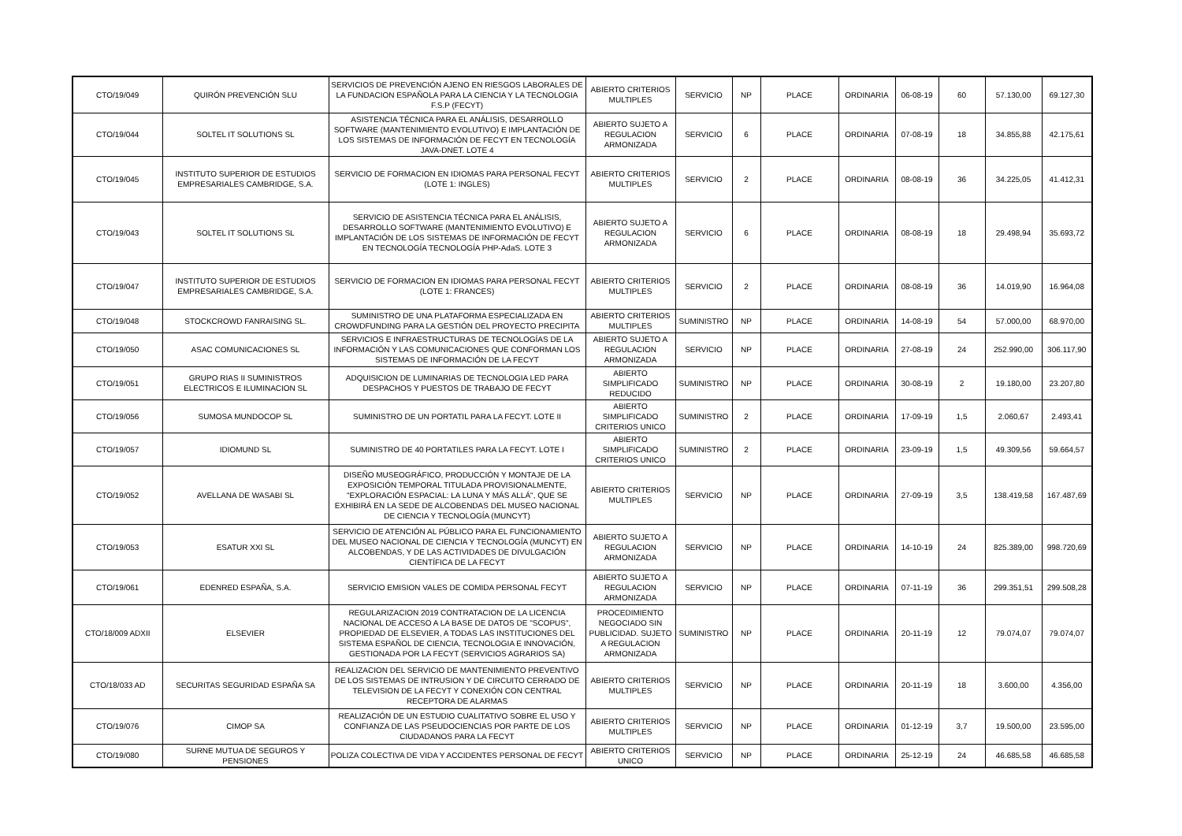| CTO/19/049 | QUIRÓN PREVENCIÓN SLU | SERVICIOS DE PREVENCIÓN AJENO EN RIESGOS LABORALES DE LA FUNDACION ESPAÑOLA PARA LA CIENCIA Y LA TECNOLOGIA F.S.P (FECYT) | ABIERTO CRITERIOS MULTIPLES | SERVICIO | NP | PLACE | ORDINARIA | 06-08-19 | 60 | 57.130,00 | 69.127,30 |
| CTO/19/044 | SOLTEL IT SOLUTIONS SL | ASISTENCIA TÉCNICA PARA EL ANÁLISIS, DESARROLLO SOFTWARE (MANTENIMIENTO EVOLUTIVO) E IMPLANTACIÓN DE LOS SISTEMAS DE INFORMACIÓN DE FECYT EN TECNOLOGÍA JAVA-DNET. LOTE 4 | ABIERTO SUJETO A REGULACION ARMONIZADA | SERVICIO | 6 | PLACE | ORDINARIA | 07-08-19 | 18 | 34.855,88 | 42.175,61 |
| CTO/19/045 | INSTITUTO SUPERIOR DE ESTUDIOS EMPRESARIALES CAMBRIDGE, S.A. | SERVICIO DE FORMACION EN IDIOMAS PARA PERSONAL FECYT (LOTE 1: INGLES) | ABIERTO CRITERIOS MULTIPLES | SERVICIO | 2 | PLACE | ORDINARIA | 08-08-19 | 36 | 34.225,05 | 41.412,31 |
| CTO/19/043 | SOLTEL IT SOLUTIONS SL | SERVICIO DE ASISTENCIA TÉCNICA PARA EL ANÁLISIS, DESARROLLO SOFTWARE (MANTENIMIENTO EVOLUTIVO) E IMPLANTACIÓN DE LOS SISTEMAS DE INFORMACIÓN DE FECYT EN TECNOLOGÍA TECNOLOGÍA PHP-AdaS. LOTE 3 | ABIERTO SUJETO A REGULACION ARMONIZADA | SERVICIO | 6 | PLACE | ORDINARIA | 08-08-19 | 18 | 29.498,94 | 35.693,72 |
| CTO/19/047 | INSTITUTO SUPERIOR DE ESTUDIOS EMPRESARIALES CAMBRIDGE, S.A. | SERVICIO DE FORMACION EN IDIOMAS PARA PERSONAL FECYT (LOTE 1: FRANCES) | ABIERTO CRITERIOS MULTIPLES | SERVICIO | 2 | PLACE | ORDINARIA | 08-08-19 | 36 | 14.019,90 | 16.964,08 |
| CTO/19/048 | STOCKCROWD FANRAISING SL. | SUMINISTRO DE UNA PLATAFORMA ESPECIALIZADA EN CROWDFUNDING PARA LA GESTIÓN DEL PROYECTO PRECIPITA | ABIERTO CRITERIOS MULTIPLES | SUMINISTRO | NP | PLACE | ORDINARIA | 14-08-19 | 54 | 57.000,00 | 68.970,00 |
| CTO/19/050 | ASAC COMUNICACIONES SL | SERVICIOS E INFRAESTRUCTURAS DE TECNOLOGÍAS DE LA INFORMACIÓN Y LAS COMUNICACIONES QUE CONFORMAN LOS SISTEMAS DE INFORMACIÓN DE LA FECYT | ABIERTO SUJETO A REGULACION ARMONIZADA | SERVICIO | NP | PLACE | ORDINARIA | 27-08-19 | 24 | 252.990,00 | 306.117,90 |
| CTO/19/051 | GRUPO RIAS II SUMINISTROS ELECTRICOS E ILUMINACION SL | ADQUISICION DE LUMINARIAS DE TECNOLOGIA LED PARA DESPACHOS Y PUESTOS DE TRABAJO DE FECYT | ABIERTO SIMPLIFICADO REDUCIDO | SUMINISTRO | NP | PLACE | ORDINARIA | 30-08-19 | 2 | 19.180,00 | 23.207,80 |
| CTO/19/056 | SUMOSA MUNDOCOP SL | SUMINISTRO DE UN PORTATIL PARA LA FECYT. LOTE II | ABIERTO SIMPLIFICADO CRITERIOS UNICO | SUMINISTRO | 2 | PLACE | ORDINARIA | 17-09-19 | 1,5 | 2.060,67 | 2.493,41 |
| CTO/19/057 | IDIOMUND SL | SUMINISTRO DE 40 PORTATILES PARA LA FECYT. LOTE I | ABIERTO SIMPLIFICADO CRITERIOS UNICO | SUMINISTRO | 2 | PLACE | ORDINARIA | 23-09-19 | 1,5 | 49.309,56 | 59.664,57 |
| CTO/19/052 | AVELLANA DE WASABI SL | DISEÑO MUSEOGRÁFICO, PRODUCCIÓN Y MONTAJE DE LA EXPOSICIÓN TEMPORAL TITULADA PROVISIONALMENTE, "EXPLORACIÓN ESPACIAL: LA LUNA Y MÁS ALLÁ", QUE SE EXHIBIRÁ EN LA SEDE DE ALCOBENDAS DEL MUSEO NACIONAL DE CIENCIA Y TECNOLOGÍA (MUNCYT) | ABIERTO CRITERIOS MULTIPLES | SERVICIO | NP | PLACE | ORDINARIA | 27-09-19 | 3,5 | 138.419,58 | 167.487,69 |
| CTO/19/053 | ESATUR XXI SL | SERVICIO DE ATENCIÓN AL PÚBLICO PARA EL FUNCIONAMIENTO DEL MUSEO NACIONAL DE CIENCIA Y TECNOLOGÍA (MUNCYT) EN ALCOBENDAS, Y DE LAS ACTIVIDADES DE DIVULGACIÓN CIENTÍFICA DE LA FECYT | ABIERTO SUJETO A REGULACION ARMONIZADA | SERVICIO | NP | PLACE | ORDINARIA | 14-10-19 | 24 | 825.389,00 | 998.720,69 |
| CTO/19/061 | EDENRED ESPAÑA, S.A. | SERVICIO EMISION VALES DE COMIDA PERSONAL FECYT | ABIERTO SUJETO A REGULACION ARMONIZADA | SERVICIO | NP | PLACE | ORDINARIA | 07-11-19 | 36 | 299.351,51 | 299.508,28 |
| CTO/18/009 ADXII | ELSEVIER | REGULARIZACION 2019 CONTRATACION DE LA LICENCIA NACIONAL DE ACCESO A LA BASE DE DATOS DE "SCOPUS", PROPIEDAD DE ELSEVIER, A TODAS LAS INSTITUCIONES DEL SISTEMA ESPAÑOL DE CIENCIA, TECNOLOGIA E INNOVACIÓN, GESTIONADA POR LA FECYT (SERVICIOS AGRARIOS SA) | PROCEDIMIENTO NEGOCIADO SIN PUBLICIDAD. SUJETO A REGULACION ARMONIZADA | SUMINISTRO | NP | PLACE | ORDINARIA | 20-11-19 | 12 | 79.074,07 | 79.074,07 |
| CTO/18/033 AD | SECURITAS SEGURIDAD ESPAÑA SA | REALIZACION DEL SERVICIO DE MANTENIMIENTO PREVENTIVO DE LOS SISTEMAS DE INTRUSION Y DE CIRCUITO CERRADO DE TELEVISION DE LA FECYT Y CONEXIÓN CON CENTRAL RECEPTORA DE ALARMAS | ABIERTO CRITERIOS MULTIPLES | SERVICIO | NP | PLACE | ORDINARIA | 20-11-19 | 18 | 3.600,00 | 4.356,00 |
| CTO/19/076 | CIMOP SA | REALIZACIÓN DE UN ESTUDIO CUALITATIVO SOBRE EL USO Y CONFIANZA DE LAS PSEUDOCIENCIAS POR PARTE DE LOS CIUDADANOS PARA LA FECYT | ABIERTO CRITERIOS MULTIPLES | SERVICIO | NP | PLACE | ORDINARIA | 01-12-19 | 3,7 | 19.500,00 | 23.595,00 |
| CTO/19/080 | SURNE MUTUA DE SEGUROS Y PENSIONES | POLIZA COLECTIVA DE VIDA Y ACCIDENTES PERSONAL DE FECYT | ABIERTO CRITERIOS UNICO | SERVICIO | NP | PLACE | ORDINARIA | 25-12-19 | 24 | 46.685,58 | 46.685,58 |